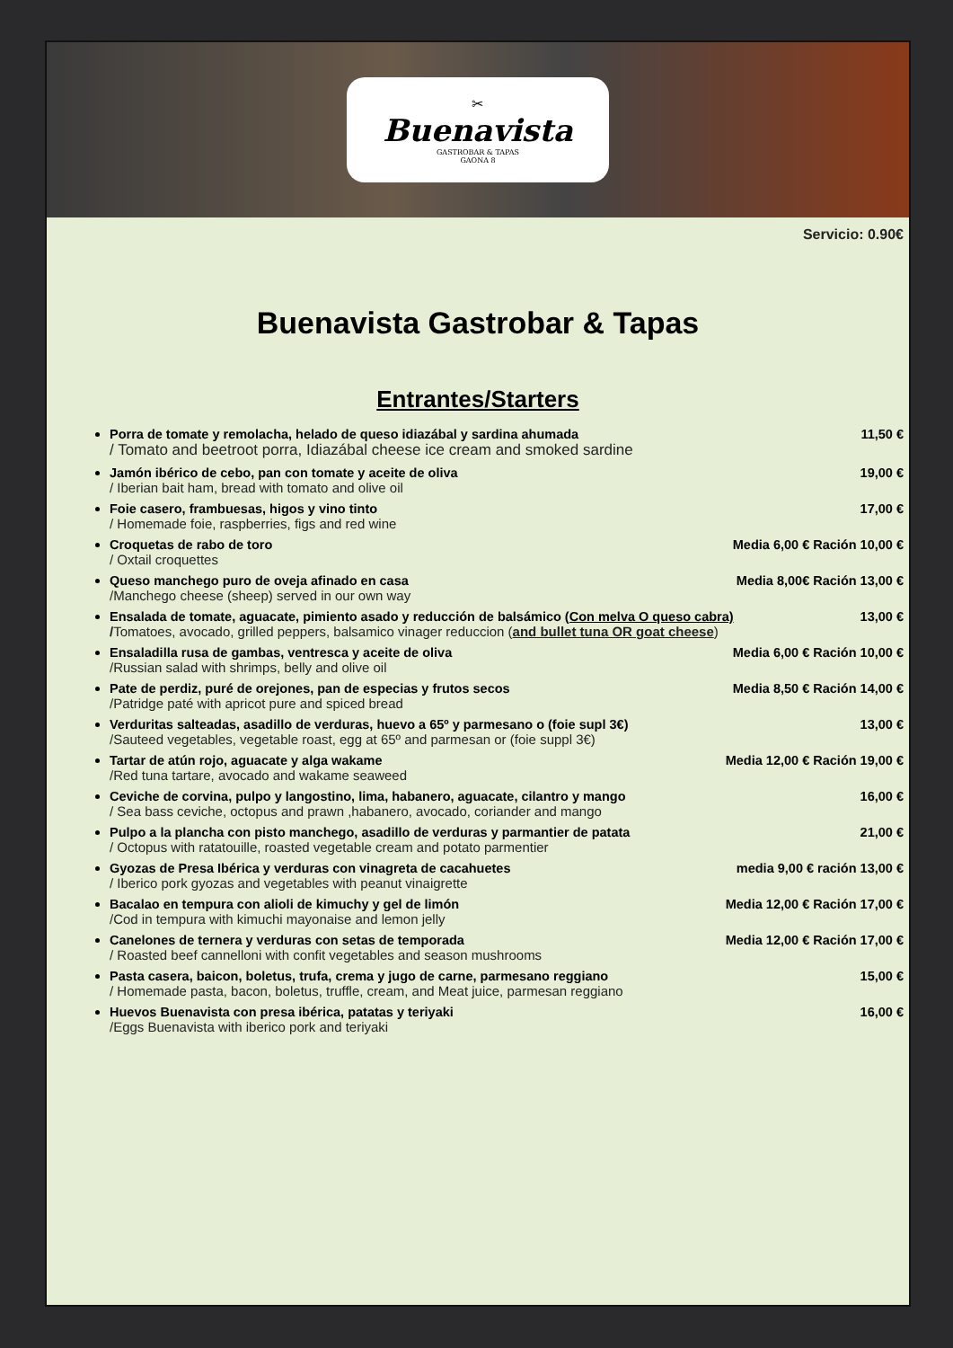✂
Buenavista
GASTROBAR & TAPAS
GAONA 8
Servicio: 0.90€
Buenavista Gastrobar & Tapas
Entrantes/Starters
Porra de tomate y remolacha, helado de queso idiazábal y sardina ahumada 11,50 €
/ Tomato and beetroot porra, Idiazábal cheese ice cream and smoked sardine
Jamón ibérico de cebo, pan con tomate y aceite de oliva 19,00 €
/ Iberian bait ham, bread with tomato and olive oil
Foie casero, frambuesas, higos y vino tinto 17,00 €
/ Homemade foie, raspberries, figs and red wine
Croquetas de rabo de toro Media 6,00 € Ración 10,00 €
/ Oxtail croquettes
Queso manchego puro de oveja afinado en casa Media 8,00€ Ración 13,00 €
/Manchego cheese (sheep) served in our own way
Ensalada de tomate, aguacate, pimiento asado y reducción de balsámico (Con melva O queso cabra) 13,00 €
/Tomatoes, avocado, grilled peppers, balsamico vinager reduccion (and bullet tuna OR goat cheese)
Ensaladilla rusa de gambas, ventresca y aceite de oliva Media 6,00 € Ración 10,00 €
/Russian salad with shrimps, belly and olive oil
Pate de perdiz, puré de orejones, pan de especias y frutos secos Media 8,50 € Ración 14,00 €
/Patridge paté with apricot pure and spiced bread
Verduritas salteadas, asadillo de verduras, huevo a 65º y parmesano o (foie supl 3€) 13,00 €
/Sauteed vegetables, vegetable roast, egg at 65º and parmesan or (foie suppl 3€)
Tartar de atún rojo, aguacate y alga wakame Media 12,00 € Ración 19,00 €
/Red tuna tartare, avocado and wakame seaweed
Ceviche de corvina, pulpo y langostino, lima, habanero, aguacate, cilantro y mango 16,00 €
/ Sea bass ceviche, octopus and prawn ,habanero, avocado, coriander and mango
Pulpo a la plancha con pisto manchego, asadillo de verduras y parmantier de patata 21,00 €
/ Octopus with ratatouille, roasted vegetable cream and potato parmentier
Gyozas de Presa Ibérica y verduras con vinagreta de cacahuetes media 9,00 € ración 13,00 €
/ Iberico pork gyozas and vegetables with peanut vinaigrette
Bacalao en tempura con alioli de kimuchy y gel de limón Media 12,00 € Ración 17,00 €
/Cod in tempura with kimuchi mayonaise and lemon jelly
Canelones de ternera y verduras con setas de temporada Media 12,00 € Ración 17,00 €
/ Roasted beef cannelloni with confit vegetables and season mushrooms
Pasta casera, baicon, boletus, trufa, crema y jugo de carne, parmesano reggiano 15,00 €
/ Homemade pasta, bacon, boletus, truffle, cream, and Meat juice, parmesan reggiano
Huevos Buenavista con presa ibérica, patatas y teriyaki 16,00 €
/Eggs Buenavista with iberico pork and teriyaki